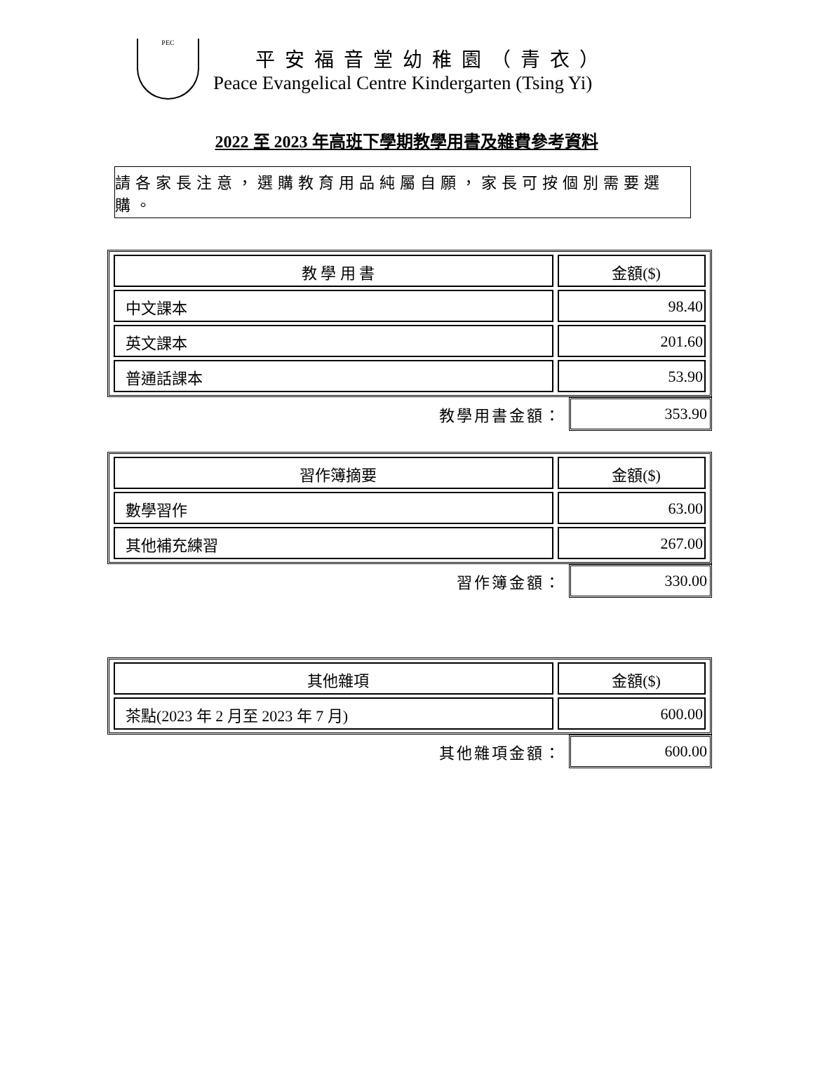PEC
平安福音堂幼稚園（青衣）
Peace Evangelical Centre Kindergarten (Tsing Yi)
2022 至 2023 年高班下學期教學用書及雜費參考資料
請各家長注意，選購教育用品純屬自願，家長可按個別需要選購。
| 教 學 用 書 | 金額($) |
| --- | --- |
| 中文課本 | 98.40 |
| 英文課本 | 201.60 |
| 普通話課本 | 53.90 |
教學用書金額： 353.90
| 習作簿摘要 | 金額($) |
| --- | --- |
| 數學習作 | 63.00 |
| 其他補充練習 | 267.00 |
習作簿金額： 330.00
| 其他雜項 | 金額($) |
| --- | --- |
| 茶點(2023 年 2 月至 2023 年 7 月) | 600.00 |
其他雜項金額： 600.00